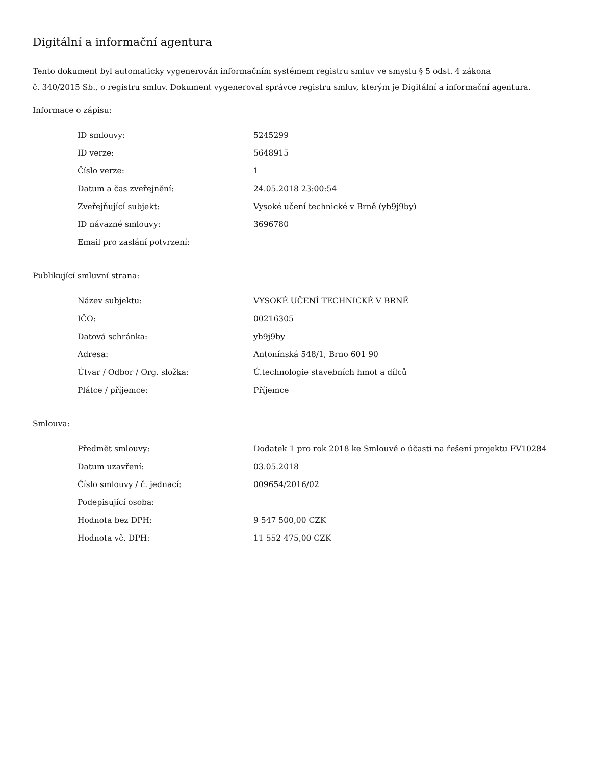Digitální a informační agentura
Tento dokument byl automaticky vygenerován informačním systémem registru smluv ve smyslu § 5 odst. 4 zákona
č. 340/2015 Sb., o registru smluv. Dokument vygeneroval správce registru smluv, kterým je Digitální a informační agentura.
Informace o zápisu:
| ID smlouvy: | 5245299 |
| ID verze: | 5648915 |
| Číslo verze: | 1 |
| Datum a čas zveřejnění: | 24.05.2018 23:00:54 |
| Zveřejňující subjekt: | Vysoké učení technické v Brně (yb9j9by) |
| ID návazné smlouvy: | 3696780 |
| Email pro zaslání potvrzení: | |
Publikující smluvní strana:
| Název subjektu: | VYSOKÉ UČENÍ TECHNICKÉ V BRNĚ |
| IČO: | 00216305 |
| Datová schránka: | yb9j9by |
| Adresa: | Antonínská 548/1, Brno 601 90 |
| Útvar / Odbor / Org. složka: | Ú.technologie stavebních hmot a dílců |
| Plátce / příjemce: | Příjemce |
Smlouva:
| Předmět smlouvy: | Dodatek 1 pro rok 2018 ke Smlouvě o účasti na řešení projektu FV10284 |
| Datum uzavření: | 03.05.2018 |
| Číslo smlouvy / č. jednací: | 009654/2016/02 |
| Podepisující osoba: | |
| Hodnota bez DPH: | 9 547 500,00 CZK |
| Hodnota vč. DPH: | 11 552 475,00 CZK |